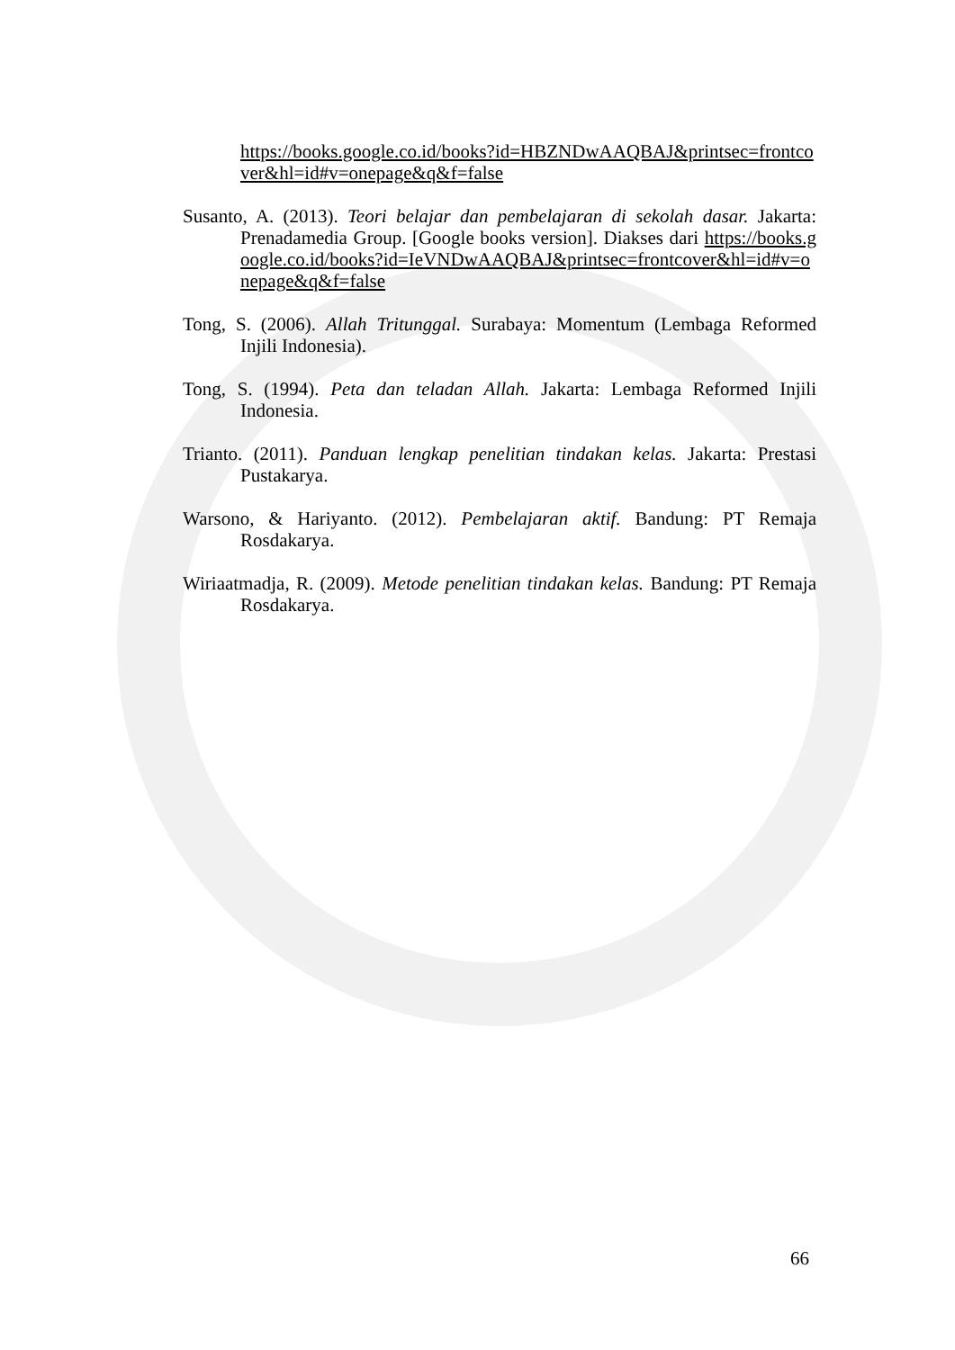https://books.google.co.id/books?id=HBZNDwAAQBAJ&printsec=frontcover&hl=id#v=onepage&q&f=false
Susanto, A. (2013). Teori belajar dan pembelajaran di sekolah dasar. Jakarta: Prenadamedia Group. [Google books version]. Diakses dari https://books.google.co.id/books?id=IeVNDwAAQBAJ&printsec=frontcover&hl=id#v=onepage&q&f=false
Tong, S. (2006). Allah Tritunggal. Surabaya: Momentum (Lembaga Reformed Injili Indonesia).
Tong, S. (1994). Peta dan teladan Allah. Jakarta: Lembaga Reformed Injili Indonesia.
Trianto. (2011). Panduan lengkap penelitian tindakan kelas. Jakarta: Prestasi Pustakarya.
Warsono, & Hariyanto. (2012). Pembelajaran aktif. Bandung: PT Remaja Rosdakarya.
Wiriaatmadja, R. (2009). Metode penelitian tindakan kelas. Bandung: PT Remaja Rosdakarya.
66